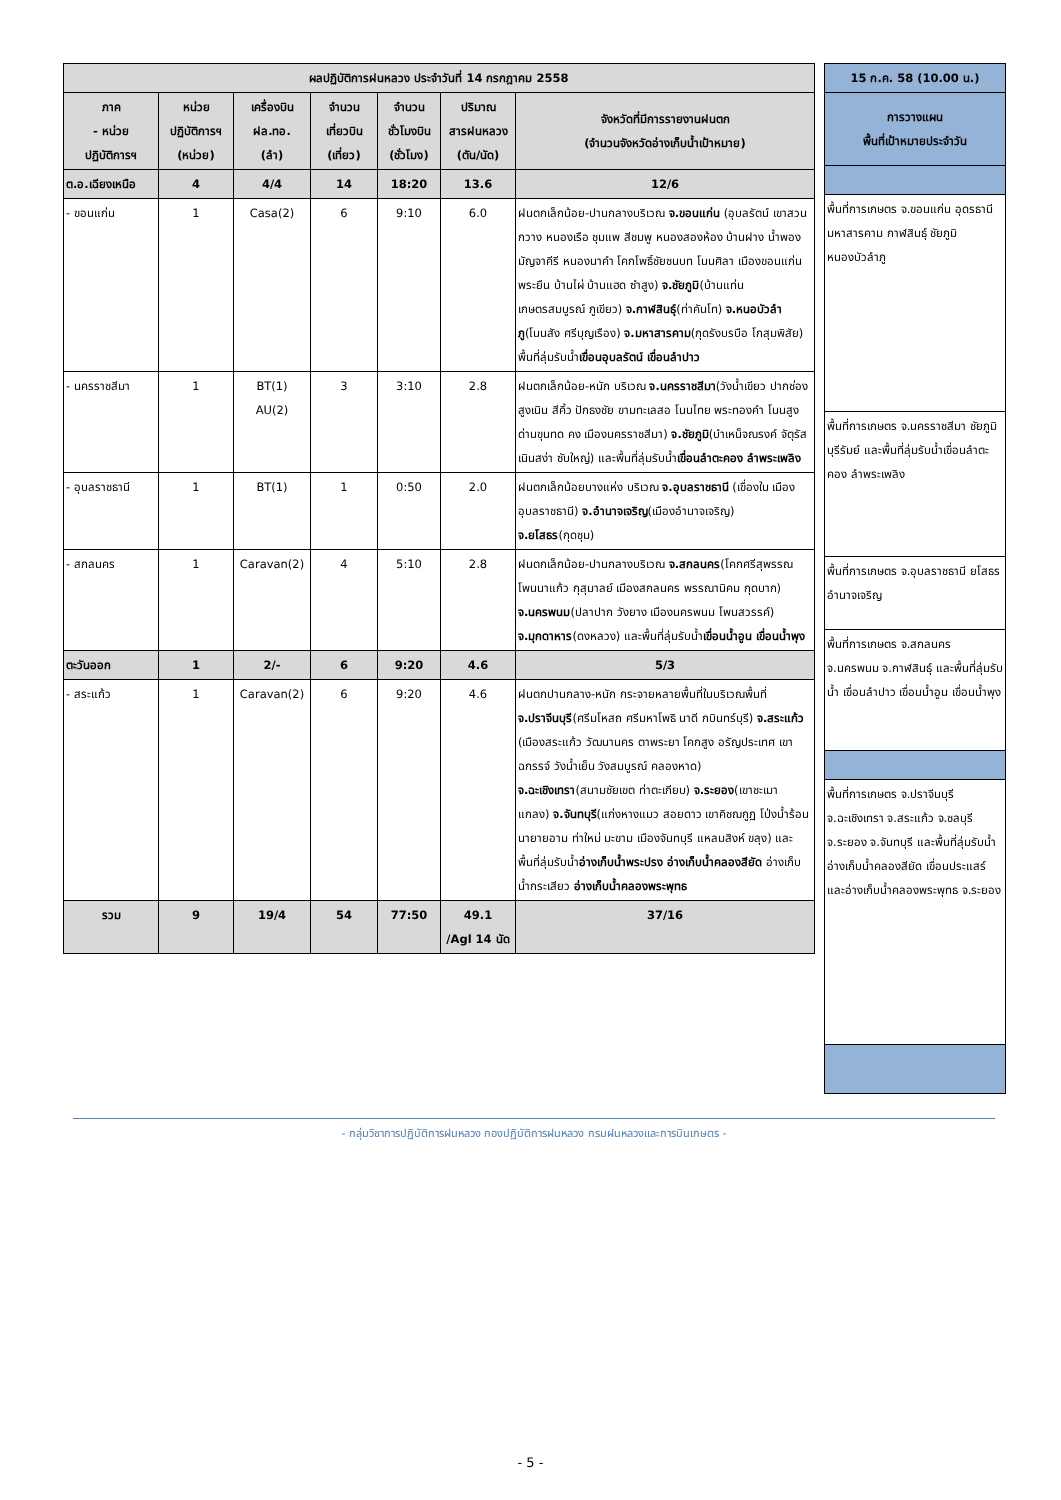| ผลปฏิบัติการฝนหลวง ประจำวันที่ 14 กรกฎาคม 2558 | | | | | | |
| --- | --- | --- | --- | --- | --- | --- |
| ภาค - หน่วย ปฏิบัติการฯ | หน่วย ปฏิบัติการฯ (หน่วย) | เครื่องบิน ฝล.ทอ. (ลำ) | จำนวน เที่ยวบิน (เที่ยว) | จำนวน ชั่วโมงบิน (ชั่วโมง) | ปริมาณ สารฝนหลวง (ตัน/นัด) | จังหวัดที่มีการรายงานฝนตก (จำนวนจังหวัดอ่างเก็บน้ำเป้าหมาย) |
| ต.อ.เฉียงเหนือ | 4 | 4/4 | 14 | 18:20 | 13.6 | 12/6 |
| - ขอนแก่น | 1 | Casa(2) | 6 | 9:10 | 6.0 | ฝนตกเล็กน้อย-ปานกลางบริเวณ จ.ขอนแก่น (อุบลรัตน์ เขาสวนกวาง หนองเรือ ชุมแพ สีชมพู หนองสองห้อง บ้านฝาง น้ำพอง มัญจาคีรี หนองนาคำ โคกโพธิ์ชัยชนบท โนนศิลา เมืองขอนแก่น พระยืน บ้านไผ่ บ้านแฮด ซำสูง) จ.ชัยภูมิ (บ้านแท่น เกษตรสมบูรณ์ ภูเขียว) จ.กาฬสินธุ์ (ท่าคันโท) จ.หนอบัวลำภู (โนนสัง ศรีบุญเรือง) จ.มหาสารคาม (กุดรังบรบือ โกสุมพิสัย) พื้นที่ลุ่มรับน้ำ เขื่อนอุบลรัตน์ เขื่อนลำปาว |
| - นครราชสีมา | 1 | BT(1) AU(2) | 3 | 3:10 | 2.8 | ฝนตกเล็กน้อย-หนัก บริเวณ จ.นครราชสีมา (วังน้ำเขียว ปากช่อง สูงเนิน สีคิ้ว ปักธงชัย ขามทะเลสอ โนนไทย พระทองคำ โนนสูง ด่านขุนทด คง เมืองนครราชสีมา) จ.ชัยภูมิ (บำเหน็จณรงค์ จัตุรัส เนินสง่า ซับใหญ่) และพื้นที่ลุ่มรับน้ำ เขื่อนลำตะคอง ลำพระเพลิง |
| - อุบลราชธานี | 1 | BT(1) | 1 | 0:50 | 2.0 | ฝนตกเล็กน้อยบางแห่ง บริเวณ จ.อุบลราชธานี (เขื่องใน เมืองอุบลราชธานี) จ.อำนาจเจริญ (เมืองอำนาจเจริญ) จ.ยโสธร (กุดชุม) |
| - สกลนคร | 1 | Caravan(2) | 4 | 5:10 | 2.8 | ฝนตกเล็กน้อย-ปานกลางบริเวณ จ.สกลนคร (โคกศรีสุพรรณ โพนนาแก้ว กุสุมาลย์ เมืองสกลนคร พรรณานิคม กุดบาก) จ.นครพนม (ปลาปาก วังยาง เมืองนครพนม โพนสวรรค์) จ.มุกดาหาร (ดงหลวง) และพื้นที่ลุ่มรับน้ำ เขื่อนน้ำอูน เขื่อนน้ำพุง |
| ตะวันออก | 1 | 2/- | 6 | 9:20 | 4.6 | 5/3 |
| - สระแก้ว | 1 | Caravan(2) | 6 | 9:20 | 4.6 | ฝนตกปานกลาง-หนัก กระจายหลายพื้นที่ในบริเวณพื้นที่ จ.ปราจีนบุรี (ศรีมโหสถ ศรีมหาโพธิ นาดี กบินทร์บุรี) จ.สระแก้ว (เมืองสระแก้ว วัฒนานคร ตาพระยา โคกสูง อรัญประเทศ เขาฉกรรจ์ วังน้ำเย็น วังสมบูรณ์ คลองหาด) จ.ฉะเชิงเทรา (สนามชัยเขต ท่าตะเกียบ) จ.ระยอง (เขาชะเมา แกลง) จ.จันทบุรี (แก่งหางแมว สอยดาว เขาคิชฌกูฏ โป่งน้ำร้อน นายายอาม ท่าใหม่ มะขาม เมืองจันทบุรี แหลมสิงห์ ขลุง) และพื้นที่ลุ่มรับน้ำ อ่างเก็บน้ำพระปรง อ่างเก็บน้ำคลองสียัด อ่างเก็บน้ำกระเสียว อ่างเก็บน้ำคลองพระพุทธ |
| รวม | 9 | 19/4 | 54 | 77:50 | 49.1 /Agl 14 นัด | 37/16 |
| 15 ก.ค. 58 (10.00 น.) |
| --- |
| การวางแผน พื้นที่เป้าหมายประจำวัน |
| พื้นที่การเกษตร จ.ขอนแก่น อุดรธานี มหาสารคาม กาฬสินธุ์ ชัยภูมิ หนองบัวลำภู |
| พื้นที่การเกษตร จ.นครราชสีมา ชัยภูมิ บุรีรัมย์ และพื้นที่ลุ่มรับน้ำเขื่อนลำตะคอง ลำพระเพลิง |
| พื้นที่การเกษตร จ.อุบลราชธานี ยโสธร อำนาจเจริญ |
| พื้นที่การเกษตร จ.สกลนคร จ.นครพนม จ.กาฬสินธุ์ และพื้นที่ลุ่มรับน้ำ เขื่อนลำปาว เขื่อนน้ำอูน เขื่อนน้ำพุง |
| พื้นที่การเกษตร จ.ปราจีนบุรี จ.ฉะเชิงเทรา จ.สระแก้ว จ.ชลบุรี จ.ระยอง จ.จันทบุรี และพื้นที่ลุ่มรับน้ำอ่างเก็บน้ำคลองสียัด เขื่อนประแสร์ และอ่างเก็บน้ำคลองพระพุทธ จ.ระยอง |
- กลุ่มวิชาการปฏิบัติการฝนหลวง กองปฏิบัติการฝนหลวง กรมฝนหลวงและการบินเกษตร -
- 5 -